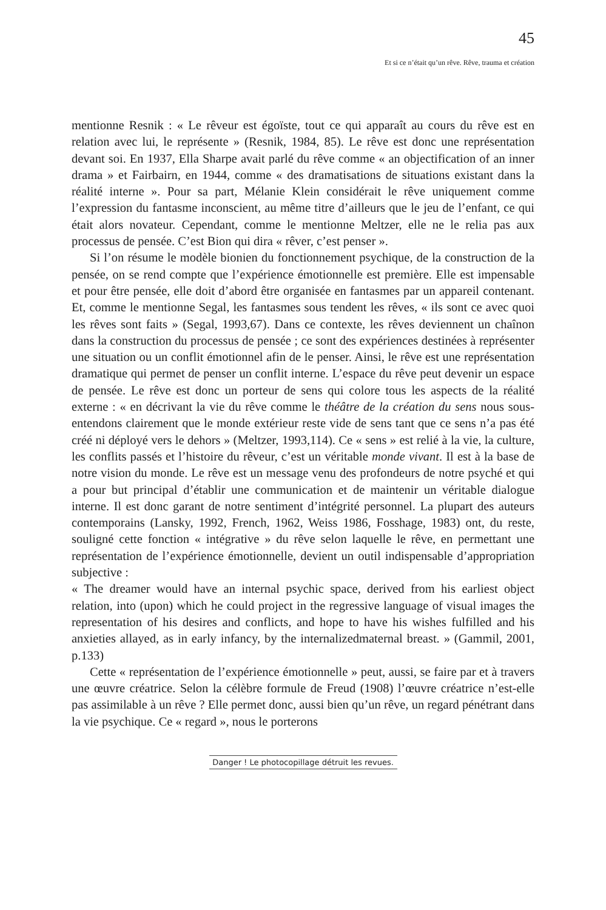45
Et si ce n’était qu’un rêve. Rêve, trauma et création
mentionne Resnik : « Le rêveur est égoïste, tout ce qui apparaît au cours du rêve est en relation avec lui, le représente » (Resnik, 1984, 85). Le rêve est donc une représentation devant soi. En 1937, Ella Sharpe avait parlé du rêve comme « an objectification of an inner drama » et Fairbairn, en 1944, comme « des dramatisations de situations existant dans la réalité interne ». Pour sa part, Mélanie Klein considérait le rêve uniquement comme l’expression du fantasme inconscient, au même titre d’ailleurs que le jeu de l’enfant, ce qui était alors novateur. Cependant, comme le mentionne Meltzer, elle ne le relia pas aux processus de pensée. C’est Bion qui dira « rêver, c’est penser ».
Si l’on résume le modèle bionien du fonctionnement psychique, de la construction de la pensée, on se rend compte que l’expérience émotionnelle est première. Elle est impensable et pour être pensée, elle doit d’abord être organisée en fantasmes par un appareil contenant. Et, comme le mentionne Segal, les fantasmes sous tendent les rêves, « ils sont ce avec quoi les rêves sont faits » (Segal, 1993,67). Dans ce contexte, les rêves deviennent un chaînon dans la construction du processus de pensée ; ce sont des expériences destinées à représenter une situation ou un conflit émotionnel afin de le penser. Ainsi, le rêve est une représentation dramatique qui permet de penser un conflit interne. L’espace du rêve peut devenir un espace de pensée. Le rêve est donc un porteur de sens qui colore tous les aspects de la réalité externe : « en décrivant la vie du rêve comme le théâtre de la création du sens nous sous-entendons clairement que le monde extérieur reste vide de sens tant que ce sens n’a pas été créé ni déployé vers le dehors » (Meltzer, 1993,114). Ce « sens » est relié à la vie, la culture, les conflits passés et l’histoire du rêveur, c’est un véritable monde vivant. Il est à la base de notre vision du monde. Le rêve est un message venu des profondeurs de notre psyché et qui a pour but principal d’établir une communication et de maintenir un véritable dialogue interne. Il est donc garant de notre sentiment d’intégrité personnel. La plupart des auteurs contemporains (Lansky, 1992, French, 1962, Weiss 1986, Fosshage, 1983) ont, du reste, souligné cette fonction « intégrative » du rêve selon laquelle le rêve, en permettant une représentation de l’expérience émotionnelle, devient un outil indispensable d’appropriation subjective :
« The dreamer would have an internal psychic space, derived from his earliest object relation, into (upon) which he could project in the regressive language of visual images the representation of his desires and conflicts, and hope to have his wishes fulfilled and his anxieties allayed, as in early infancy, by the internalizedmaternal breast. » (Gammil, 2001, p.133)
Cette « représentation de l’expérience émotionnelle » peut, aussi, se faire par et à travers une œuvre créatrice. Selon la célèbre formule de Freud (1908) l’œuvre créatrice n’est-elle pas assimilable à un rêve ? Elle permet donc, aussi bien qu’un rêve, un regard pénétrant dans la vie psychique. Ce « regard », nous le porterons
Danger ! Le photocopillage détruit les revues.